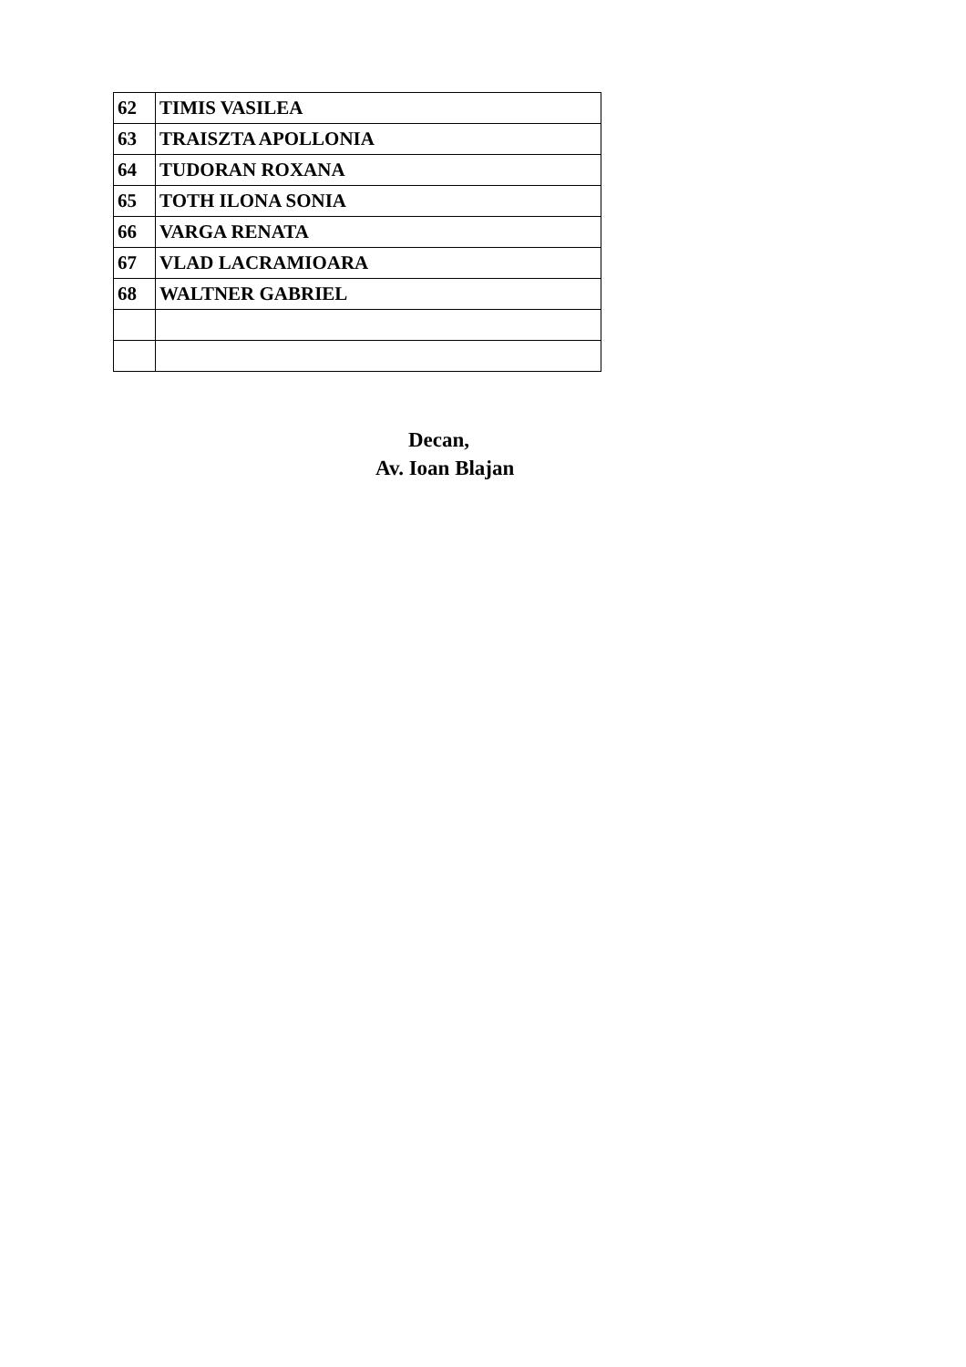| 62 | TIMIS VASILEA |
| 63 | TRAISZTA APOLLONIA |
| 64 | TUDORAN ROXANA |
| 65 | TOTH ILONA SONIA |
| 66 | VARGA RENATA |
| 67 | VLAD LACRAMIOARA |
| 68 | WALTNER GABRIEL |
Decan,
Av. Ioan Blajan